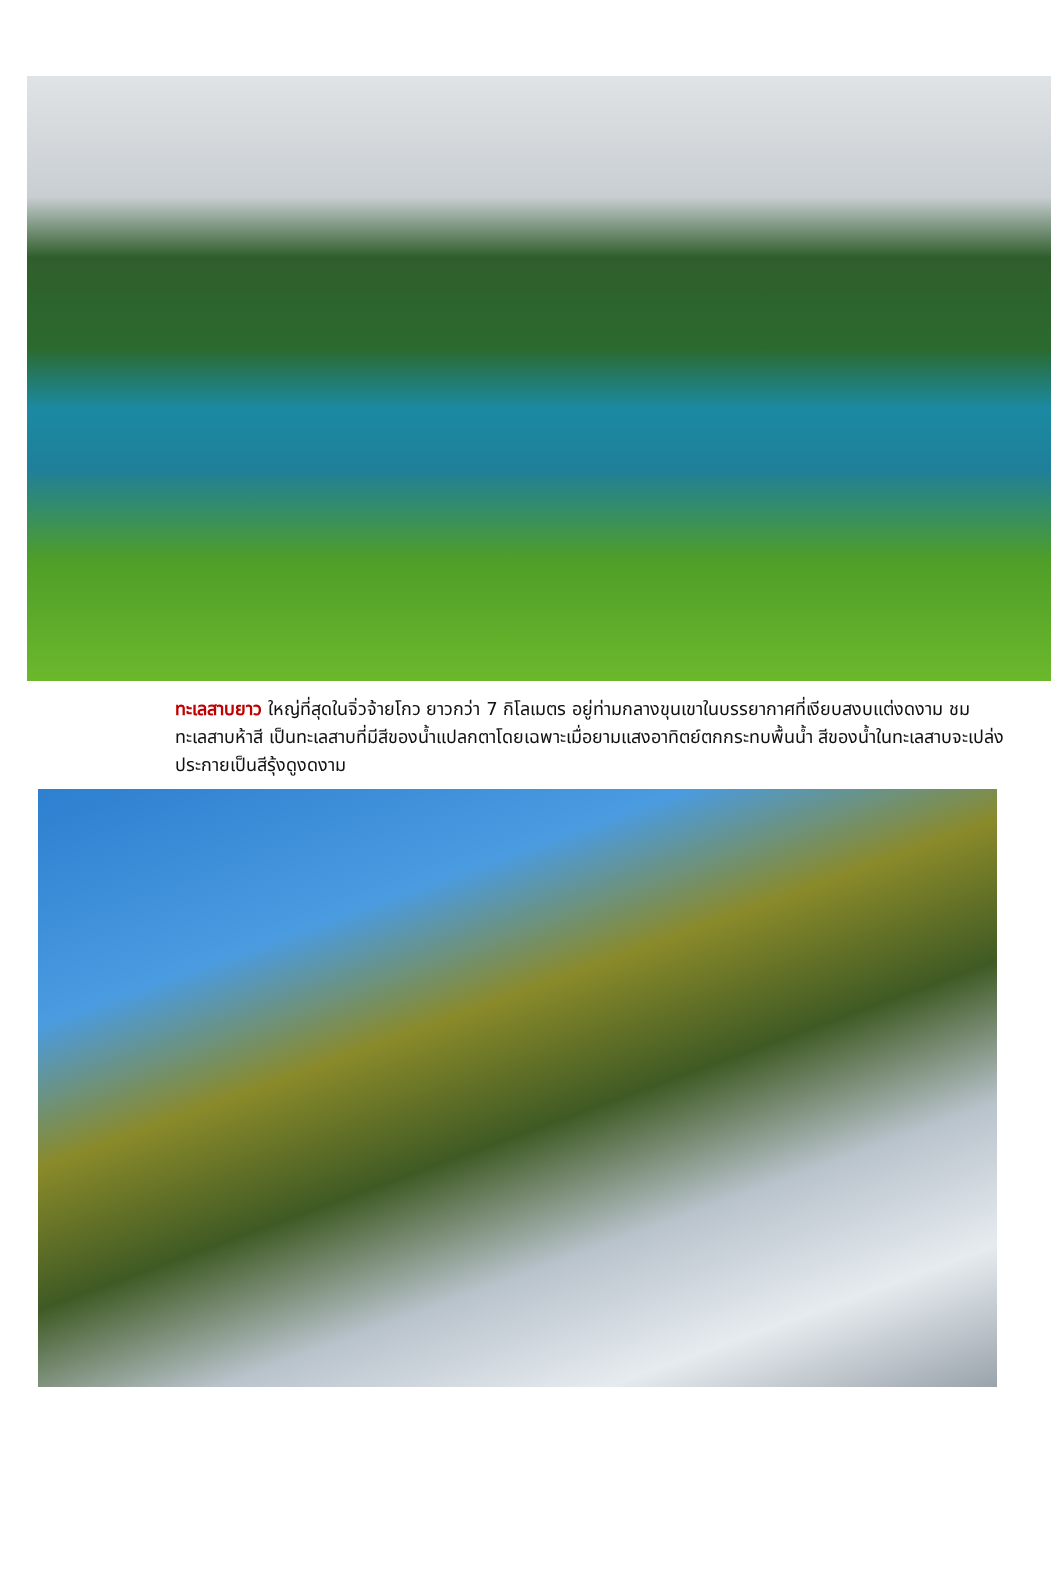ทะเลสาบยาว ใหญ่ที่สุดในจิ่วจ้ายโกว ยาวกว่า 7 กิโลเมตร อยู่ท่ามกลางขุนเขาในบรรยากาศที่เงียบสงบแต่งดงาม ชม ทะเลสาบห้าสี เป็นทะเลสาบที่มีสีของน้ำแปลกตาโดยเฉพาะเมื่อยามแสงอาทิตย์ตกกระทบพื้นน้ำ สีของน้ำในทะเลสาบจะเปล่งประกายเป็นสีรุ้งดูงดงาม